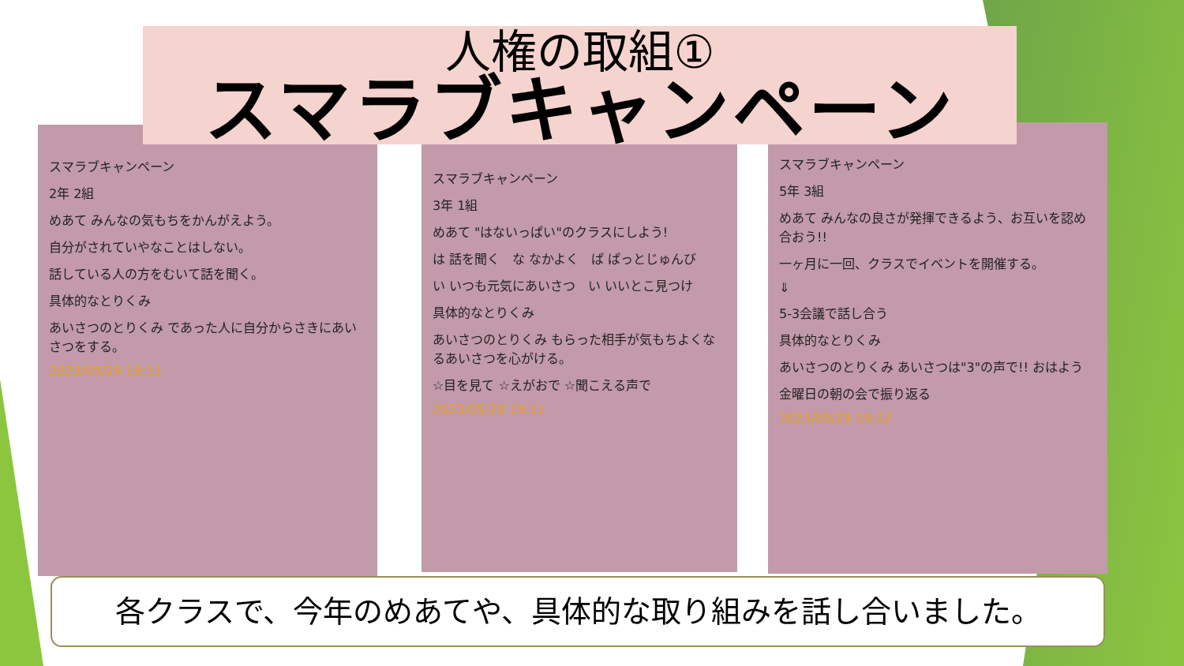スマラブキャンペーン
2年 2組
めあて みんなの気もちをかんがえよう。
自分がされていやなことはしない。
話している人の方をむいて話を聞く。
具体的なとりくみ
あいさつのとりくみ であった人に自分からさきにあいさつをする。
2023/05/29 19:11
スマラブキャンペーン
3年 1組
めあて "はないっぱい"のクラスにしよう!
は 話を聞く　な なかよく　ぱ ぱっとじゅんび
い いつも元気にあいさつ　い いいとこ見つけ
具体的なとりくみ
あいさつのとりくみ もらった相手が気もちよくなるあいさつを心がける。
☆目を見て ☆えがおで ☆聞こえる声で
2023/05/29 19:11
スマラブキャンペーン
5年 3組
めあて みんなの良さが発揮できるよう、お互いを認め合おう!!
一ヶ月に一回、クラスでイベントを開催する。
⇓
5-3会議で話し合う
具体的なとりくみ
あいさつのとりくみ あいさつは"3"の声で!! おはよう
金曜日の朝の会で振り返る
2023/05/29 19:12
人権の取組①
スマラブキャンペーン
各クラスで、今年のめあてや、具体的な取り組みを話し合いました。